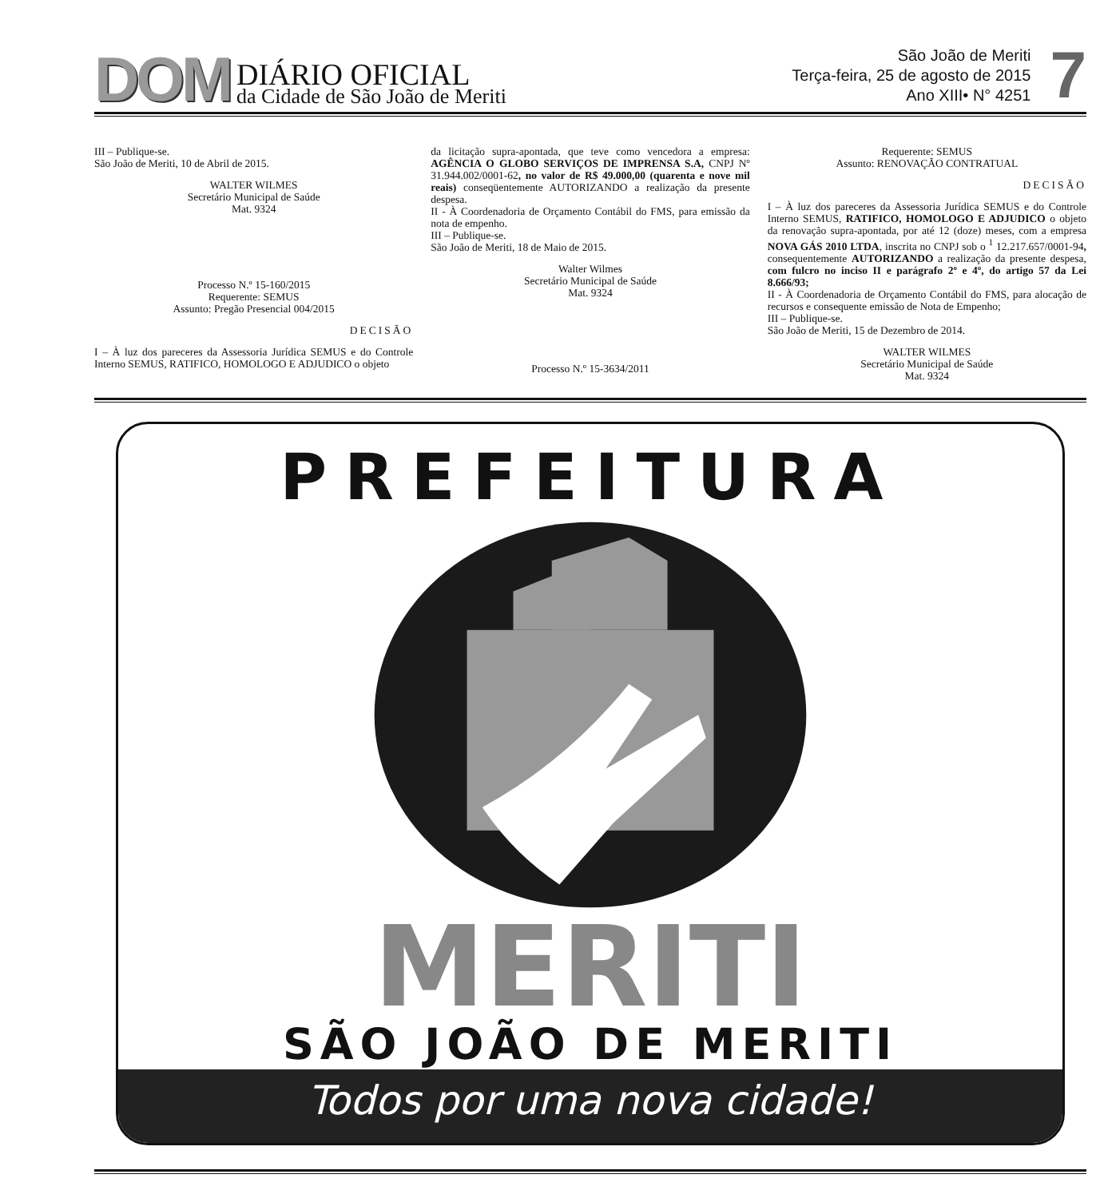DOM DIÁRIO OFICIAL
da Cidade de São João de Meriti
São João de Meriti
Terça-feira, 25 de agosto de 2015
Ano XIII• N° 4251
7
III – Publique-se.
São João de Meriti, 10 de Abril de 2015.
WALTER WILMES
Secretário Municipal de Saúde
Mat. 9324
Processo N.º 15-160/2015
Requerente: SEMUS
Assunto: Pregão Presencial 004/2015
DECISÃO
I – À luz dos pareceres da Assessoria Jurídica SEMUS e do Controle Interno SEMUS, RATIFICO, HOMOLOGO E ADJUDICO o objeto
da licitação supra-apontada, que teve como vencedora a empresa: AGÊNCIA O GLOBO SERVIÇOS DE IMPRENSA S.A, CNPJ Nº 31.944.002/0001-62, no valor de R$ 49.000,00 (quarenta e nove mil reais) conseqüentemente AUTORIZANDO a realização da presente despesa.
II - À Coordenadoria de Orçamento Contábil do FMS, para emissão da nota de empenho.
III – Publique-se.
São João de Meriti, 18 de Maio de 2015.
Walter Wilmes
Secretário Municipal de Saúde
Mat. 9324
Processo N.º 15-3634/2011
Requerente: SEMUS
Assunto: RENOVAÇÃO CONTRATUAL
DECISÃO
I – À luz dos pareceres da Assessoria Jurídica SEMUS e do Controle Interno SEMUS, RATIFICO, HOMOLOGO E ADJUDICO o objeto da renovação supra-apontada, por até 12 (doze) meses, com a empresa NOVA GÁS 2010 LTDA, inscrita no CNPJ sob o <sup>1</sup> 12.217.657/0001-94, consequentemente AUTORIZANDO a realização da presente despesa, com fulcro no inciso II e parágrafo 2º e 4º, do artigo 57 da Lei 8.666/93;
II - À Coordenadoria de Orçamento Contábil do FMS, para alocação de recursos e consequente emissão de Nota de Empenho;
III – Publique-se.
São João de Meriti, 15 de Dezembro de 2014.
WALTER WILMES
Secretário Municipal de Saúde
Mat. 9324
PREFEITURA
MERITI
SÃO JOÃO DE MERITI
Todos por uma nova cidade!